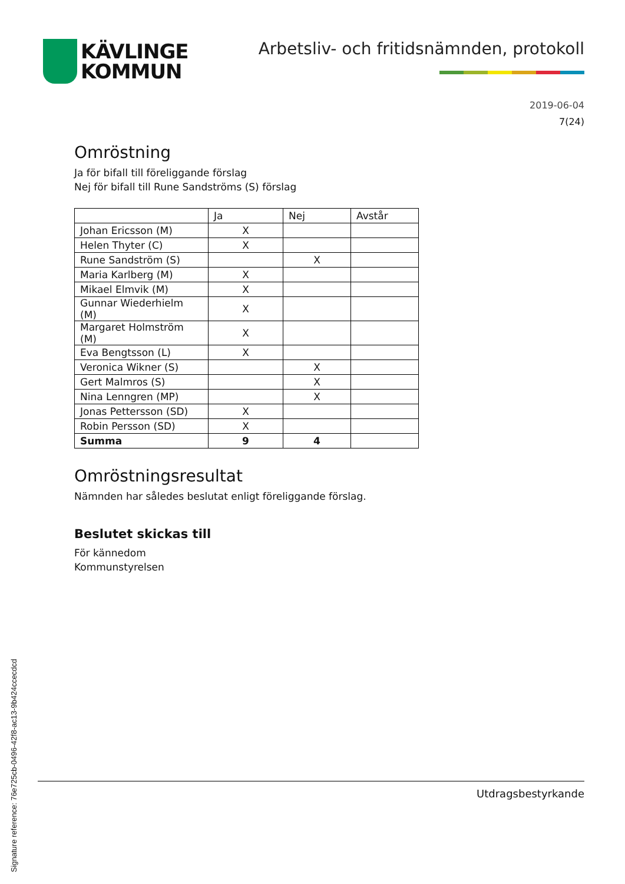KÄVLINGE
KOMMUN
Arbetsliv- och fritidsnämnden, protokoll
2019-06-04
7(24)
Omröstning
Ja för bifall till föreliggande förslag
Nej för bifall till Rune Sandströms (S) förslag
| | Ja | Nej | Avstår |
| --- | --- | --- | --- |
| Johan Ericsson (M) | X | | |
| Helen Thyter (C) | X | | |
| Rune Sandström (S) | | X | |
| Maria Karlberg (M) | X | | |
| Mikael Elmvik (M) | X | | |
| Gunnar Wiederhielm (M) | X | | |
| Margaret Holmström (M) | X | | |
| Eva Bengtsson (L) | X | | |
| Veronica Wikner (S) | | X | |
| Gert Malmros (S) | | X | |
| Nina Lenngren (MP) | | X | |
| Jonas Pettersson (SD) | X | | |
| Robin Persson (SD) | X | | |
| Summa | 9 | 4 | |
Omröstningsresultat
Nämnden har således beslutat enligt föreliggande förslag.
Beslutet skickas till
För kännedom
Kommunstyrelsen
Utdragsbestyrkande
Signature reference: 76e725cb-0496-42f8-ac13-9b424ccecdcd